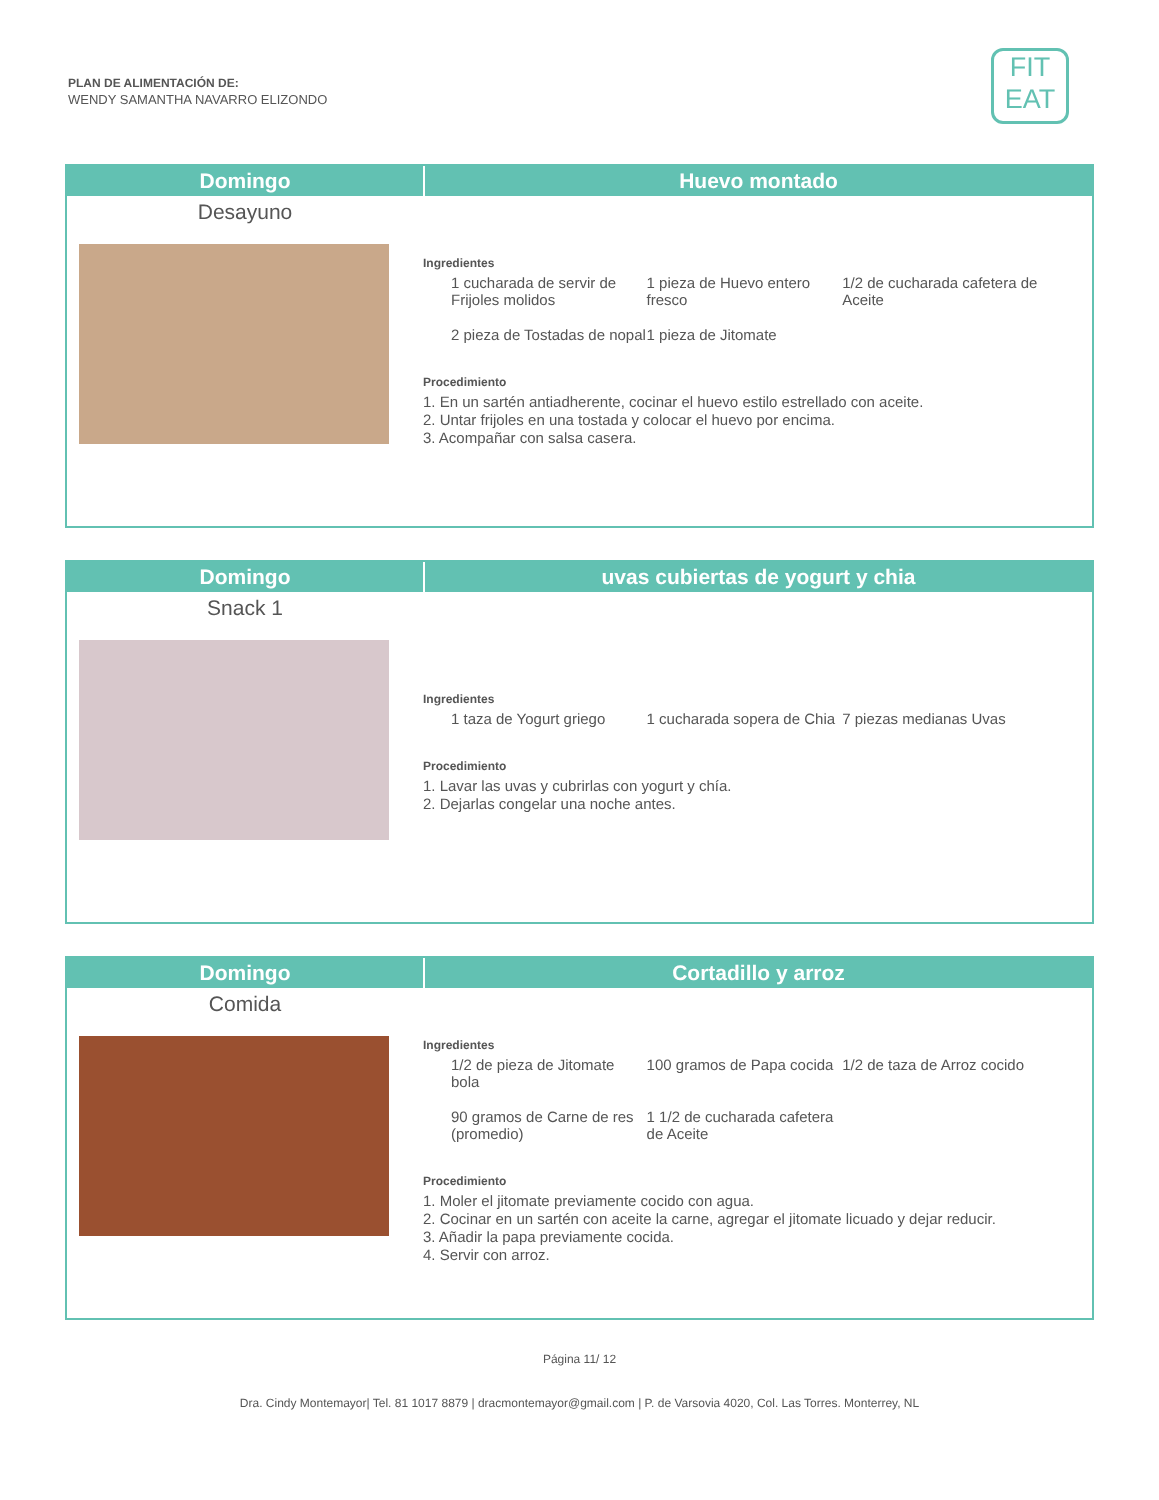PLAN DE ALIMENTACIÓN DE:
WENDY SAMANTHA NAVARRO ELIZONDO
FIT
EAT
Domingo Huevo montado
Desayuno
Ingredientes
1 cucharada de servir de Frijoles molidos
1 pieza de Huevo entero fresco
1/2 de cucharada cafetera de Aceite
2 pieza de Tostadas de nopal
1 pieza de Jitomate
Procedimiento
1. En un sartén antiadherente, cocinar el huevo estilo estrellado con aceite.
2. Untar frijoles en una tostada y colocar el huevo por encima.
3. Acompañar con salsa casera.
Domingo uvas cubiertas de yogurt y chia
Snack 1
Ingredientes
1 taza de Yogurt griego
1 cucharada sopera de Chia
7 piezas medianas Uvas
Procedimiento
1. Lavar las uvas y cubrirlas con yogurt y chía.
2. Dejarlas congelar una noche antes.
Domingo Cortadillo y arroz
Comida
Ingredientes
1/2 de pieza de Jitomate bola
100 gramos de Papa cocida
1/2 de taza de Arroz cocido
90 gramos de Carne de res (promedio)
1 1/2 de cucharada cafetera de Aceite
Procedimiento
1. Moler el jitomate previamente cocido con agua.
2. Cocinar en un sartén con aceite la carne, agregar el jitomate licuado y dejar reducir.
3. Añadir la papa previamente cocida.
4. Servir con arroz.
Página 11/ 12
Dra. Cindy Montemayor| Tel. 81 1017 8879 | dracmontemayor@gmail.com | P. de Varsovia 4020, Col. Las Torres. Monterrey, NL